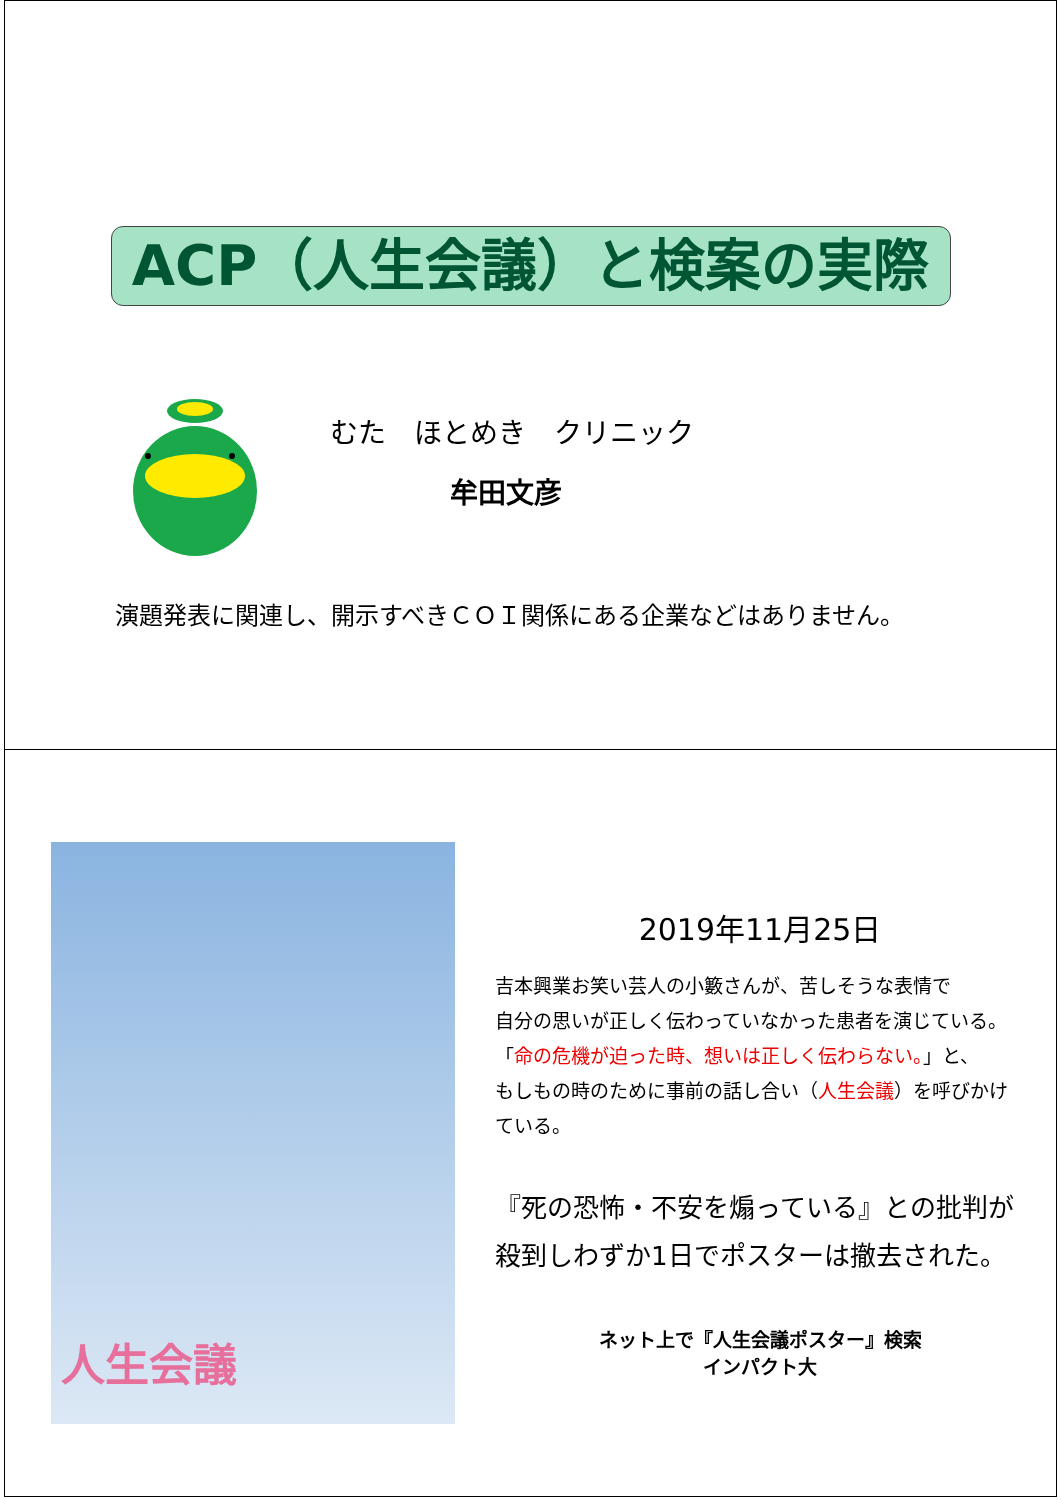ACP（人生会議）と検案の実際
むた　ほとめき　クリニック
牟田文彦
演題発表に関連し、開示すべきＣＯＩ関係にある企業などはありません。
人生会議
2019年11月25日
吉本興業お笑い芸人の小籔さんが、苦しそうな表情で
自分の思いが正しく伝わっていなかった患者を演じている。
「命の危機が迫った時、想いは正しく伝わらない。」と、
もしもの時のために事前の話し合い（人生会議）を呼びかけている。
『死の恐怖・不安を煽っている』との批判が
殺到しわずか1日でポスターは撤去された。
ネット上で『人生会議ポスター』検索
インパクト大